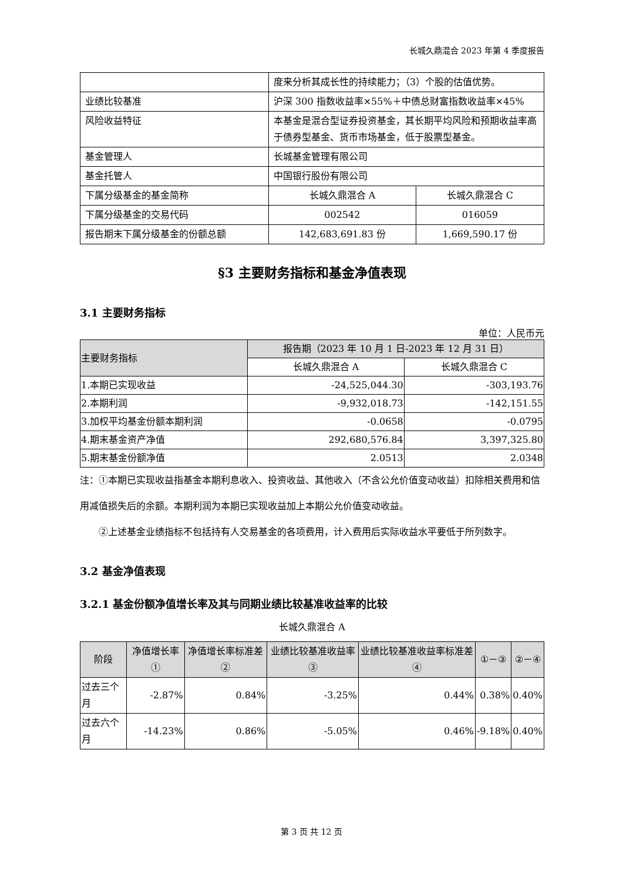长城久鼎混合 2023 年第 4 季度报告
| | 度来分析其成长性的持续能力；（3）个股的估值优势。 | |
| 业绩比较基准 | 沪深 300 指数收益率×55%＋中债总财富指数收益率×45% | |
| 风险收益特征 | 本基金是混合型证券投资基金，其长期平均风险和预期收益率高于债券型基金、货币市场基金，低于股票型基金。 | |
| 基金管理人 | 长城基金管理有限公司 | |
| 基金托管人 | 中国银行股份有限公司 | |
| 下属分级基金的基金简称 | 长城久鼎混合 A | 长城久鼎混合 C |
| 下属分级基金的交易代码 | 002542 | 016059 |
| 报告期末下属分级基金的份额总额 | 142,683,691.83 份 | 1,669,590.17 份 |
§3 主要财务指标和基金净值表现
3.1 主要财务指标
单位：人民币元
| 主要财务指标 | 报告期（2023 年 10 月 1 日-2023 年 12 月 31 日） | |
| --- | --- | --- |
| | 长城久鼎混合 A | 长城久鼎混合 C |
| 1.本期已实现收益 | -24,525,044.30 | -303,193.76 |
| 2.本期利润 | -9,932,018.73 | -142,151.55 |
| 3.加权平均基金份额本期利润 | -0.0658 | -0.0795 |
| 4.期末基金资产净值 | 292,680,576.84 | 3,397,325.80 |
| 5.期末基金份额净值 | 2.0513 | 2.0348 |
注：①本期已实现收益指基金本期利息收入、投资收益、其他收入（不含公允价值变动收益）扣除相关费用和信用减值损失后的余额。本期利润为本期已实现收益加上本期公允价值变动收益。
②上述基金业绩指标不包括持有人交易基金的各项费用，计入费用后实际收益水平要低于所列数字。
3.2 基金净值表现
3.2.1 基金份额净值增长率及其与同期业绩比较基准收益率的比较
长城久鼎混合 A
| 阶段 | 净值增长率① | 净值增长率标准差② | 业绩比较基准收益率③ | 业绩比较基准收益率标准差④ | ①－③ | ②－④ |
| --- | --- | --- | --- | --- | --- | --- |
| 过去三个月 | -2.87% | 0.84% | -3.25% | 0.44% | 0.38% | 0.40% |
| 过去六个月 | -14.23% | 0.86% | -5.05% | 0.46% | -9.18% | 0.40% |
第 3 页 共 12 页